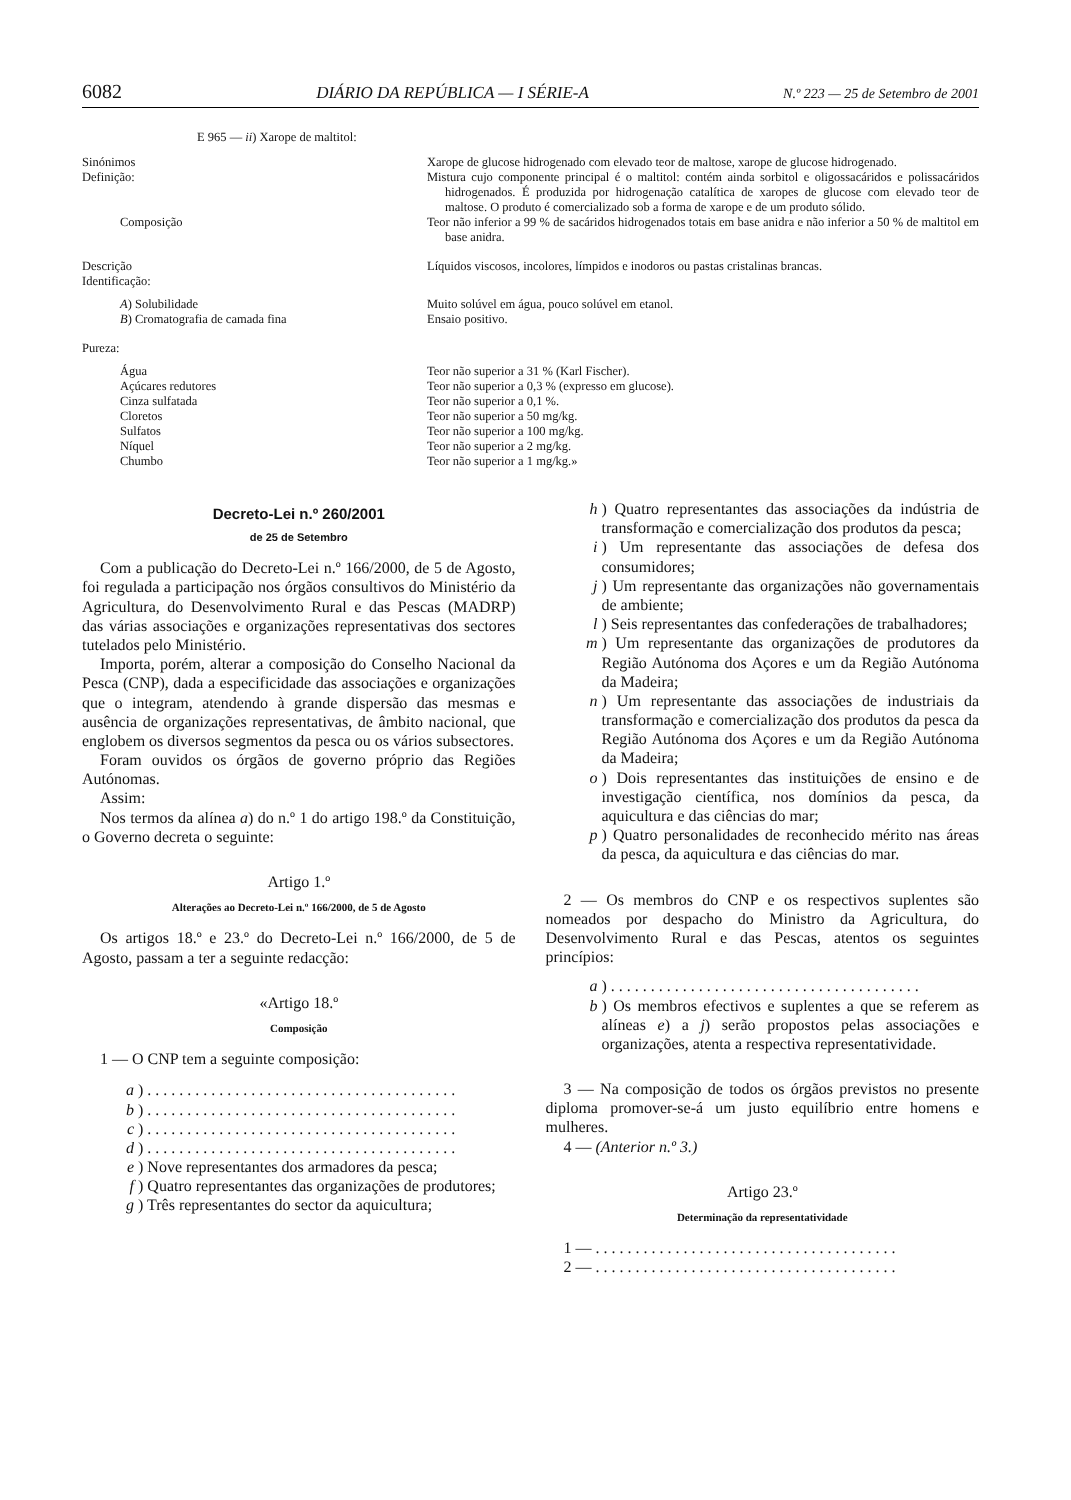6082 DIÁRIO DA REPÚBLICA — I SÉRIE-A N.º 223 — 25 de Setembro de 2001
E 965 — ii) Xarope de maltitol:
| Sinónimos | Xarope de glucose hidrogenado com elevado teor de maltose, xarope de glucose hidrogenado. |
| Definição: | Mistura cujo componente principal é o maltitol: contém ainda sorbitol e oligossacáridos e polissacáridos hidrogenados. É produzida por hidrogenação catalítica de xaropes de glucose com elevado teor de maltose. O produto é comercializado sob a forma de xarope e de um produto sólido. |
| Composição | Teor não inferior a 99 % de sacáridos hidrogenados totais em base anidra e não inferior a 50 % de maltitol em base anidra. |
| Descrição | Líquidos viscosos, incolores, límpidos e inodoros ou pastas cristalinas brancas. |
| Identificação: | |
| A ) Solubilidade | Muito solúvel em água, pouco solúvel em etanol. |
| B ) Cromatografia de camada fina | Ensaio positivo. |
| Pureza: | |
| Água | Teor não superior a 31 % (Karl Fischer). |
| Açúcares redutores | Teor não superior a 0,3 % (expresso em glucose). |
| Cinza sulfatada | Teor não superior a 0,1 %. |
| Cloretos | Teor não superior a 50 mg/kg. |
| Sulfatos | Teor não superior a 100 mg/kg. |
| Níquel | Teor não superior a 2 mg/kg. |
| Chumbo | Teor não superior a 1 mg/kg.» |
Decreto-Lei n.º 260/2001
de 25 de Setembro
Com a publicação do Decreto-Lei n.º 166/2000, de 5 de Agosto, foi regulada a participação nos órgãos consultivos do Ministério da Agricultura, do Desenvolvimento Rural e das Pescas (MADRP) das várias associações e organizações representativas dos sectores tutelados pelo Ministério.
Importa, porém, alterar a composição do Conselho Nacional da Pesca (CNP), dada a especificidade das associações e organizações que o integram, atendendo à grande dispersão das mesmas e ausência de organizações representativas, de âmbito nacional, que englobem os diversos segmentos da pesca ou os vários subsectores.
Foram ouvidos os órgãos de governo próprio das Regiões Autónomas.
Assim:
Nos termos da alínea a) do n.º 1 do artigo 198.º da Constituição, o Governo decreta o seguinte:
Artigo 1.º
Alterações ao Decreto-Lei n.º 166/2000, de 5 de Agosto
Os artigos 18.º e 23.º do Decreto-Lei n.º 166/2000, de 5 de Agosto, passam a ter a seguinte redacção:
«Artigo 18.º
Composição
1 — O CNP tem a seguinte composição:
a) . . . . . . . . . . . . . . . . . . . . . . . . . . . . . . . . . . . . . . .
b) . . . . . . . . . . . . . . . . . . . . . . . . . . . . . . . . . . . . . . .
c) . . . . . . . . . . . . . . . . . . . . . . . . . . . . . . . . . . . . . . .
d) . . . . . . . . . . . . . . . . . . . . . . . . . . . . . . . . . . . . . . .
e) Nove representantes dos armadores da pesca;
f) Quatro representantes das organizações de produtores;
g) Três representantes do sector da aquicultura;
h) Quatro representantes das associações da indústria de transformação e comercialização dos produtos da pesca;
i) Um representante das associações de defesa dos consumidores;
j) Um representante das organizações não governamentais de ambiente;
l) Seis representantes das confederações de trabalhadores;
m) Um representante das organizações de produtores da Região Autónoma dos Açores e um da Região Autónoma da Madeira;
n) Um representante das associações de industriais da transformação e comercialização dos produtos da pesca da Região Autónoma dos Açores e um da Região Autónoma da Madeira;
o) Dois representantes das instituições de ensino e de investigação científica, nos domínios da pesca, da aquicultura e das ciências do mar;
p) Quatro personalidades de reconhecido mérito nas áreas da pesca, da aquicultura e das ciências do mar.
2 — Os membros do CNP e os respectivos suplentes são nomeados por despacho do Ministro da Agricultura, do Desenvolvimento Rural e das Pescas, atentos os seguintes princípios:
a) . . . . . . . . . . . . . . . . . . . . . . . . . . . . . . . . . . . . . . .
b) Os membros efectivos e suplentes a que se referem as alíneas e) a j) serão propostos pelas associações e organizações, atenta a respectiva representatividade.
3 — Na composição de todos os órgãos previstos no presente diploma promover-se-á um justo equilíbrio entre homens e mulheres.
4 — (Anterior n.º 3.)
Artigo 23.º
Determinação da representatividade
1 — . . . . . . . . . . . . . . . . . . . . . . . . . . . . . . . . . . . . . .
2 — . . . . . . . . . . . . . . . . . . . . . . . . . . . . . . . . . . . . . .